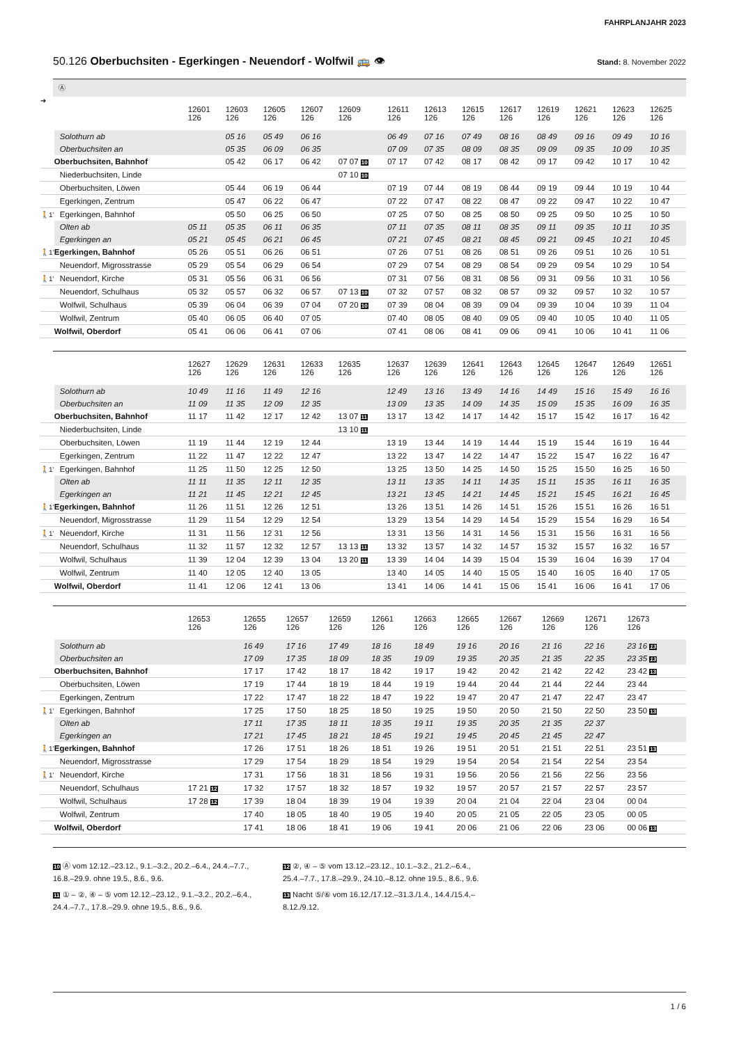FAHRPLANJAHR 2023
50.126 Oberbuchsiten - Egerkingen - Neuendorf - Wolfwil 🚌 👁
Stand: 8. November 2022
Ⓐ
| ➔ | | 12601 126 | 12603 126 | 12605 126 | 12607 126 | 12609 126 | 12611 126 | 12613 126 | 12615 126 | 12617 126 | 12619 126 | 12621 126 | 12623 126 | 12625 126 |
| --- | --- | --- | --- | --- | --- | --- | --- | --- | --- | --- | --- | --- | --- | --- |
| | Solothurn ab | | 05 16 | 05 49 | 06 16 | | 06 49 | 07 16 | 07 49 | 08 16 | 08 49 | 09 16 | 09 49 | 10 16 |
| | Oberbuchsiten an | | 05 35 | 06 09 | 06 35 | | 07 09 | 07 35 | 08 09 | 08 35 | 09 09 | 09 35 | 10 09 | 10 35 |
| | Oberbuchsiten, Bahnhof | | 05 42 | 06 17 | 06 42 | 07 07 10 | 07 17 | 07 42 | 08 17 | 08 42 | 09 17 | 09 42 | 10 17 | 10 42 |
| | Niederbuchsiten, Linde | | | | | 07 10 10 | | | | | | | | |
| | Oberbuchsiten, Löwen | | 05 44 | 06 19 | 06 44 | | 07 19 | 07 44 | 08 19 | 08 44 | 09 19 | 09 44 | 10 19 | 10 44 |
| | Egerkingen, Zentrum | | 05 47 | 06 22 | 06 47 | | 07 22 | 07 47 | 08 22 | 08 47 | 09 22 | 09 47 | 10 22 | 10 47 |
| 🚶1’ | Egerkingen, Bahnhof | | 05 50 | 06 25 | 06 50 | | 07 25 | 07 50 | 08 25 | 08 50 | 09 25 | 09 50 | 10 25 | 10 50 |
| | Olten ab | 05 11 | 05 35 | 06 11 | 06 35 | | 07 11 | 07 35 | 08 11 | 08 35 | 09 11 | 09 35 | 10 11 | 10 35 |
| | Egerkingen an | 05 21 | 05 45 | 06 21 | 06 45 | | 07 21 | 07 45 | 08 21 | 08 45 | 09 21 | 09 45 | 10 21 | 10 45 |
| 🚶1’ | Egerkingen, Bahnhof | 05 26 | 05 51 | 06 26 | 06 51 | | 07 26 | 07 51 | 08 26 | 08 51 | 09 26 | 09 51 | 10 26 | 10 51 |
| | Neuendorf, Migrosstrasse | 05 29 | 05 54 | 06 29 | 06 54 | | 07 29 | 07 54 | 08 29 | 08 54 | 09 29 | 09 54 | 10 29 | 10 54 |
| 🚶1’ | Neuendorf, Kirche | 05 31 | 05 56 | 06 31 | 06 56 | | 07 31 | 07 56 | 08 31 | 08 56 | 09 31 | 09 56 | 10 31 | 10 56 |
| | Neuendorf, Schulhaus | 05 32 | 05 57 | 06 32 | 06 57 | 07 13 10 | 07 32 | 07 57 | 08 32 | 08 57 | 09 32 | 09 57 | 10 32 | 10 57 |
| | Wolfwil, Schulhaus | 05 39 | 06 04 | 06 39 | 07 04 | 07 20 10 | 07 39 | 08 04 | 08 39 | 09 04 | 09 39 | 10 04 | 10 39 | 11 04 |
| | Wolfwil, Zentrum | 05 40 | 06 05 | 06 40 | 07 05 | | 07 40 | 08 05 | 08 40 | 09 05 | 09 40 | 10 05 | 10 40 | 11 05 |
| | Wolfwil, Oberdorf | 05 41 | 06 06 | 06 41 | 07 06 | | 07 41 | 08 06 | 08 41 | 09 06 | 09 41 | 10 06 | 10 41 | 11 06 |
| | | 12627 126 | 12629 126 | 12631 126 | 12633 126 | 12635 126 | 12637 126 | 12639 126 | 12641 126 | 12643 126 | 12645 126 | 12647 126 | 12649 126 | 12651 126 |
| --- | --- | --- | --- | --- | --- | --- | --- | --- | --- | --- | --- | --- | --- | --- |
| | Solothurn ab | 10 49 | 11 16 | 11 49 | 12 16 | | 12 49 | 13 16 | 13 49 | 14 16 | 14 49 | 15 16 | 15 49 | 16 16 |
| | Oberbuchsiten an | 11 09 | 11 35 | 12 09 | 12 35 | | 13 09 | 13 35 | 14 09 | 14 35 | 15 09 | 15 35 | 16 09 | 16 35 |
| | Oberbuchsiten, Bahnhof | 11 17 | 11 42 | 12 17 | 12 42 | 13 07 11 | 13 17 | 13 42 | 14 17 | 14 42 | 15 17 | 15 42 | 16 17 | 16 42 |
| | Niederbuchsiten, Linde | | | | | 13 10 11 | | | | | | | | |
| | Oberbuchsiten, Löwen | 11 19 | 11 44 | 12 19 | 12 44 | | 13 19 | 13 44 | 14 19 | 14 44 | 15 19 | 15 44 | 16 19 | 16 44 |
| | Egerkingen, Zentrum | 11 22 | 11 47 | 12 22 | 12 47 | | 13 22 | 13 47 | 14 22 | 14 47 | 15 22 | 15 47 | 16 22 | 16 47 |
| 🚶1’ | Egerkingen, Bahnhof | 11 25 | 11 50 | 12 25 | 12 50 | | 13 25 | 13 50 | 14 25 | 14 50 | 15 25 | 15 50 | 16 25 | 16 50 |
| | Olten ab | 11 11 | 11 35 | 12 11 | 12 35 | | 13 11 | 13 35 | 14 11 | 14 35 | 15 11 | 15 35 | 16 11 | 16 35 |
| | Egerkingen an | 11 21 | 11 45 | 12 21 | 12 45 | | 13 21 | 13 45 | 14 21 | 14 45 | 15 21 | 15 45 | 16 21 | 16 45 |
| 🚶1’ | Egerkingen, Bahnhof | 11 26 | 11 51 | 12 26 | 12 51 | | 13 26 | 13 51 | 14 26 | 14 51 | 15 26 | 15 51 | 16 26 | 16 51 |
| | Neuendorf, Migrosstrasse | 11 29 | 11 54 | 12 29 | 12 54 | | 13 29 | 13 54 | 14 29 | 14 54 | 15 29 | 15 54 | 16 29 | 16 54 |
| 🚶1’ | Neuendorf, Kirche | 11 31 | 11 56 | 12 31 | 12 56 | | 13 31 | 13 56 | 14 31 | 14 56 | 15 31 | 15 56 | 16 31 | 16 56 |
| | Neuendorf, Schulhaus | 11 32 | 11 57 | 12 32 | 12 57 | 13 13 11 | 13 32 | 13 57 | 14 32 | 14 57 | 15 32 | 15 57 | 16 32 | 16 57 |
| | Wolfwil, Schulhaus | 11 39 | 12 04 | 12 39 | 13 04 | 13 20 11 | 13 39 | 14 04 | 14 39 | 15 04 | 15 39 | 16 04 | 16 39 | 17 04 |
| | Wolfwil, Zentrum | 11 40 | 12 05 | 12 40 | 13 05 | | 13 40 | 14 05 | 14 40 | 15 05 | 15 40 | 16 05 | 16 40 | 17 05 |
| | Wolfwil, Oberdorf | 11 41 | 12 06 | 12 41 | 13 06 | | 13 41 | 14 06 | 14 41 | 15 06 | 15 41 | 16 06 | 16 41 | 17 06 |
| | | 12653 126 | 12655 126 | 12657 126 | 12659 126 | 12661 126 | 12663 126 | 12665 126 | 12667 126 | 12669 126 | 12671 126 | 12673 126 | |
| --- | --- | --- | --- | --- | --- | --- | --- | --- | --- | --- | --- | --- | --- |
| | Solothurn ab | | 16 49 | 17 16 | 17 49 | 18 16 | 18 49 | 19 16 | 20 16 | 21 16 | 22 16 | 23 16 13 | |
| | Oberbuchsiten an | | 17 09 | 17 35 | 18 09 | 18 35 | 19 09 | 19 35 | 20 35 | 21 35 | 22 35 | 23 35 13 | |
| | Oberbuchsiten, Bahnhof | | 17 17 | 17 42 | 18 17 | 18 42 | 19 17 | 19 42 | 20 42 | 21 42 | 22 42 | 23 42 13 | |
| | Oberbuchsiten, Löwen | | 17 19 | 17 44 | 18 19 | 18 44 | 19 19 | 19 44 | 20 44 | 21 44 | 22 44 | 23 44 | |
| | Egerkingen, Zentrum | | 17 22 | 17 47 | 18 22 | 18 47 | 19 22 | 19 47 | 20 47 | 21 47 | 22 47 | 23 47 | |
| 🚶1’ | Egerkingen, Bahnhof | | 17 25 | 17 50 | 18 25 | 18 50 | 19 25 | 19 50 | 20 50 | 21 50 | 22 50 | 23 50 13 | |
| | Olten ab | | 17 11 | 17 35 | 18 11 | 18 35 | 19 11 | 19 35 | 20 35 | 21 35 | 22 37 | | |
| | Egerkingen an | | 17 21 | 17 45 | 18 21 | 18 45 | 19 21 | 19 45 | 20 45 | 21 45 | 22 47 | | |
| 🚶1’ | Egerkingen, Bahnhof | | 17 26 | 17 51 | 18 26 | 18 51 | 19 26 | 19 51 | 20 51 | 21 51 | 22 51 | 23 51 13 | |
| | Neuendorf, Migrosstrasse | | 17 29 | 17 54 | 18 29 | 18 54 | 19 29 | 19 54 | 20 54 | 21 54 | 22 54 | 23 54 | |
| 🚶1’ | Neuendorf, Kirche | | 17 31 | 17 56 | 18 31 | 18 56 | 19 31 | 19 56 | 20 56 | 21 56 | 22 56 | 23 56 | |
| | Neuendorf, Schulhaus | 17 21 12 | 17 32 | 17 57 | 18 32 | 18 57 | 19 32 | 19 57 | 20 57 | 21 57 | 22 57 | 23 57 | |
| | Wolfwil, Schulhaus | 17 28 12 | 17 39 | 18 04 | 18 39 | 19 04 | 19 39 | 20 04 | 21 04 | 22 04 | 23 04 | 00 04 | |
| | Wolfwil, Zentrum | | 17 40 | 18 05 | 18 40 | 19 05 | 19 40 | 20 05 | 21 05 | 22 05 | 23 05 | 00 05 | |
| | Wolfwil, Oberdorf | | 17 41 | 18 06 | 18 41 | 19 06 | 19 41 | 20 06 | 21 06 | 22 06 | 23 06 | 00 06 13 | |
10 Ⓐ vom 12.12.–23.12., 9.1.–3.2., 20.2.–6.4., 24.4.–7.7., 16.8.–29.9. ohne 19.5., 8.6., 9.6.
11 ① – ②, ④ – ⑤ vom 12.12.–23.12., 9.1.–3.2., 20.2.–6.4., 24.4.–7.7., 17.8.–29.9. ohne 19.5., 8.6., 9.6.
12 ②, ④ – ⑤ vom 13.12.–23.12., 10.1.–3.2., 21.2.–6.4., 25.4.–7.7., 17.8.–29.9., 24.10.–8.12. ohne 19.5., 8.6., 9.6.
13 Nacht ⑤/⑥ vom 16.12./17.12.–31.3./1.4., 14.4./15.4.–8.12./9.12.
1 / 6